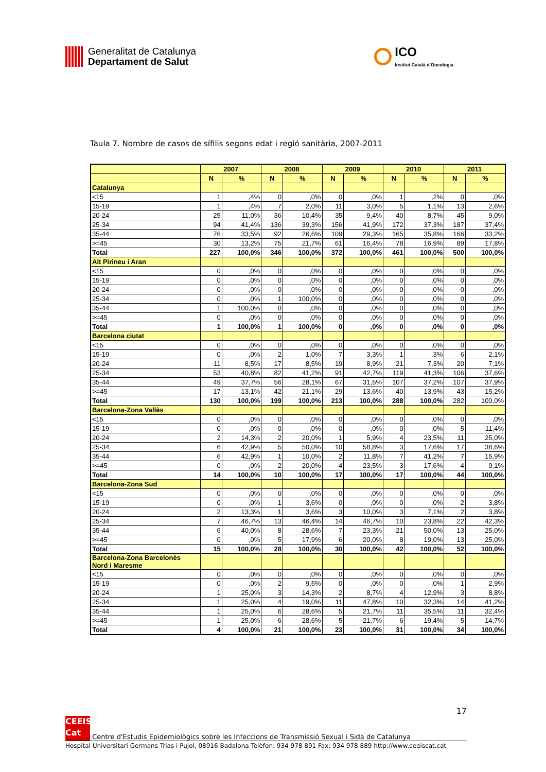Generalitat de Catalunya
Departament de Salut
ICO
Institut Català d'Oncologia
Taula 7. Nombre de casos de sífilis segons edat i regió sanitària, 2007-2011
| | 2007 | | 2008 | | 2009 | | 2010 | | 2011 | |
| --- | --- | --- | --- | --- | --- | --- | --- | --- | --- | --- |
| | N | % | N | % | N | % | N | % | N | % |
| Catalunya | | | | | | | | | | |
| <15 | 1 | ,4% | 0 | ,0% | 0 | ,0% | 1 | ,2% | 0 | ,0% |
| 15-19 | 1 | ,4% | 7 | 2,0% | 11 | 3,0% | 5 | 1,1% | 13 | 2,6% |
| 20-24 | 25 | 11,0% | 36 | 10,4% | 35 | 9,4% | 40 | 8,7% | 45 | 9,0% |
| 25-34 | 94 | 41,4% | 136 | 39,3% | 156 | 41,9% | 172 | 37,3% | 187 | 37,4% |
| 35-44 | 76 | 33,5% | 92 | 26,6% | 109 | 29,3% | 165 | 35,8% | 166 | 33,2% |
| >=45 | 30 | 13,2% | 75 | 21,7% | 61 | 16,4% | 78 | 16,9% | 89 | 17,8% |
| Total | 227 | 100,0% | 346 | 100,0% | 372 | 100,0% | 461 | 100,0% | 500 | 100,0% |
| Alt Pirineu i Aran | | | | | | | | | | |
| <15 | 0 | ,0% | 0 | ,0% | 0 | ,0% | 0 | ,0% | 0 | ,0% |
| 15-19 | 0 | ,0% | 0 | ,0% | 0 | ,0% | 0 | ,0% | 0 | ,0% |
| 20-24 | 0 | ,0% | 0 | ,0% | 0 | ,0% | 0 | ,0% | 0 | ,0% |
| 25-34 | 0 | ,0% | 1 | 100,0% | 0 | ,0% | 0 | ,0% | 0 | ,0% |
| 35-44 | 1 | 100,0% | 0 | ,0% | 0 | ,0% | 0 | ,0% | 0 | ,0% |
| >=45 | 0 | ,0% | 0 | ,0% | 0 | ,0% | 0 | ,0% | 0 | ,0% |
| Total | 1 | 100,0% | 1 | 100,0% | 0 | ,0% | 0 | ,0% | 0 | ,0% |
| Barcelona ciutat | | | | | | | | | | |
| <15 | 0 | ,0% | 0 | ,0% | 0 | ,0% | 0 | ,0% | 0 | ,0% |
| 15-19 | 0 | ,0% | 2 | 1,0% | 7 | 3,3% | 1 | ,3% | 6 | 2,1% |
| 20-24 | 11 | 8,5% | 17 | 8,5% | 19 | 8,9% | 21 | 7,3% | 20 | 7,1% |
| 25-34 | 53 | 40,8% | 82 | 41,2% | 91 | 42,7% | 119 | 41,3% | 106 | 37,6% |
| 35-44 | 49 | 37,7% | 56 | 28,1% | 67 | 31,5% | 107 | 37,2% | 107 | 37,9% |
| >=45 | 17 | 13,1% | 42 | 21,1% | 29 | 13,6% | 40 | 13,9% | 43 | 15,2% |
| Total | 130 | 100,0% | 199 | 100,0% | 213 | 100,0% | 288 | 100,0% | 282 | 100,0% |
| Barcelona-Zona Vallès | | | | | | | | | | |
| <15 | 0 | ,0% | 0 | ,0% | 0 | ,0% | 0 | ,0% | 0 | ,0% |
| 15-19 | 0 | ,0% | 0 | ,0% | 0 | ,0% | 0 | ,0% | 5 | 11,4% |
| 20-24 | 2 | 14,3% | 2 | 20,0% | 1 | 5,9% | 4 | 23,5% | 11 | 25,0% |
| 25-34 | 6 | 42,9% | 5 | 50,0% | 10 | 58,8% | 3 | 17,6% | 17 | 38,6% |
| 35-44 | 6 | 42,9% | 1 | 10,0% | 2 | 11,8% | 7 | 41,2% | 7 | 15,9% |
| >=45 | 0 | ,0% | 2 | 20,0% | 4 | 23,5% | 3 | 17,6% | 4 | 9,1% |
| Total | 14 | 100,0% | 10 | 100,0% | 17 | 100,0% | 17 | 100,0% | 44 | 100,0% |
| Barcelona-Zona Sud | | | | | | | | | | |
| <15 | 0 | ,0% | 0 | ,0% | 0 | ,0% | 0 | ,0% | 0 | ,0% |
| 15-19 | 0 | ,0% | 1 | 3,6% | 0 | ,0% | 0 | ,0% | 2 | 3,8% |
| 20-24 | 2 | 13,3% | 1 | 3,6% | 3 | 10,0% | 3 | 7,1% | 2 | 3,8% |
| 25-34 | 7 | 46,7% | 13 | 46,4% | 14 | 46,7% | 10 | 23,8% | 22 | 42,3% |
| 35-44 | 6 | 40,0% | 8 | 28,6% | 7 | 23,3% | 21 | 50,0% | 13 | 25,0% |
| >=45 | 0 | ,0% | 5 | 17,9% | 6 | 20,0% | 8 | 19,0% | 13 | 25,0% |
| Total | 15 | 100,0% | 28 | 100,0% | 30 | 100,0% | 42 | 100,0% | 52 | 100,0% |
| Barcelona-Zona Barcelonès Nord i Maresme | | | | | | | | | | |
| <15 | 0 | ,0% | 0 | ,0% | 0 | ,0% | 0 | ,0% | 0 | ,0% |
| 15-19 | 0 | ,0% | 2 | 9,5% | 0 | ,0% | 0 | ,0% | 1 | 2,9% |
| 20-24 | 1 | 25,0% | 3 | 14,3% | 2 | 8,7% | 4 | 12,9% | 3 | 8,8% |
| 25-34 | 1 | 25,0% | 4 | 19,0% | 11 | 47,8% | 10 | 32,3% | 14 | 41,2% |
| 35-44 | 1 | 25,0% | 6 | 28,6% | 5 | 21,7% | 11 | 35,5% | 11 | 32,4% |
| >=45 | 1 | 25,0% | 6 | 28,6% | 5 | 21,7% | 6 | 19,4% | 5 | 14,7% |
| Total | 4 | 100,0% | 21 | 100,0% | 23 | 100,0% | 31 | 100,0% | 34 | 100,0% |
17
CEEIS
Cat Centre d'Estudis Epidemiològics sobre les Infeccions de Transmissió Sexual i Sida de Catalunya
Hospital Universitari Germans Trias i Pujol, 08916 Badalona Telèfon: 934 978 891 Fax: 934 978 889 http://www.ceeiscat.cat